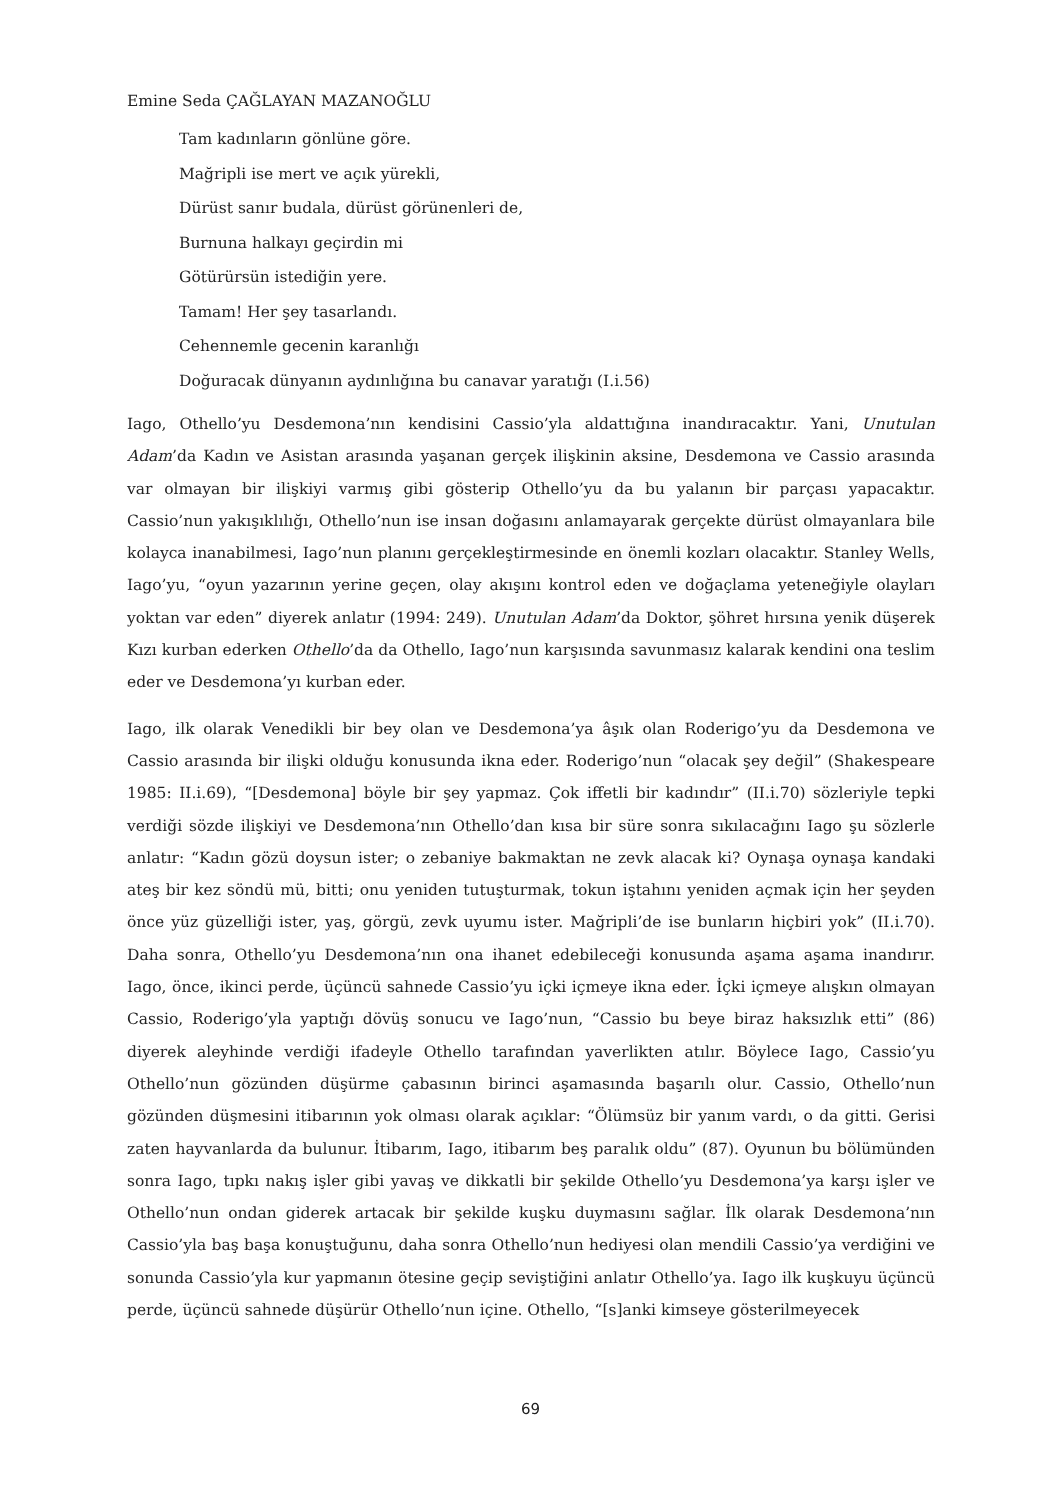Emine Seda ÇAĞLAYAN MAZANOĞLU
Tam kadınların gönlüne göre.
Mağripli ise mert ve açık yürekli,
Dürüst sanır budala, dürüst görünenleri de,
Burnuna halkayı geçirdin mi
Götürürsün istediğin yere.
Tamam! Her şey tasarlandı.
Cehennemle gecenin karanlığı
Doğuracak dünyanın aydınlığına bu canavar yaratığı (I.i.56)
Iago, Othello’yu Desdemona’nın kendisini Cassio’yla aldattığına inandıracaktır. Yani, Unutulan Adam’da Kadın ve Asistan arasında yaşanan gerçek ilişkinin aksine, Desdemona ve Cassio arasında var olmayan bir ilişkiyi varmış gibi gösterip Othello’yu da bu yalanın bir parçası yapacaktır. Cassio’nun yakışıklılığı, Othello’nun ise insan doğasını anlamayarak gerçekte dürüst olmayanlara bile kolayca inanabilmesi, Iago’nun planını gerçekleştirmesinde en önemli kozları olacaktır. Stanley Wells, Iago’yu, “oyun yazarının yerine geçen, olay akışını kontrol eden ve doğaçlama yeteneğiyle olayları yoktan var eden” diyerek anlatır (1994: 249). Unutulan Adam’da Doktor, şöhret hırsına yenik düşerek Kızı kurban ederken Othello’da da Othello, Iago’nun karşısında savunmasız kalarak kendini ona teslim eder ve Desdemona’yı kurban eder.
Iago, ilk olarak Venedikli bir bey olan ve Desdemona’ya âşık olan Roderigo’yu da Desdemona ve Cassio arasında bir ilişki olduğu konusunda ikna eder. Roderigo’nun “olacak şey değil” (Shakespeare 1985: II.i.69), “[Desdemona] böyle bir şey yapmaz. Çok iffetli bir kadındır” (II.i.70) sözleriyle tepki verdiği sözde ilişkiyi ve Desdemona’nın Othello’dan kısa bir süre sonra sıkılacağını Iago şu sözlerle anlatır: “Kadın gözü doysun ister; o zebaniye bakmaktan ne zevk alacak ki? Oynaşa oynaşa kandaki ateş bir kez söndü mü, bitti; onu yeniden tutuşturmak, tokun iştahını yeniden açmak için her şeyden önce yüz güzelliği ister, yaş, görgü, zevk uyumu ister. Mağripli’de ise bunların hiçbiri yok” (II.i.70). Daha sonra, Othello’yu Desdemona’nın ona ihanet edebileceği konusunda aşama aşama inandırır. Iago, önce, ikinci perde, üçüncü sahnede Cassio’yu içki içmeye ikna eder. İçki içmeye alışkın olmayan Cassio, Roderigo’yla yaptığı dövüş sonucu ve Iago’nun, “Cassio bu beye biraz haksızlık etti” (86) diyerek aleyhinde verdiği ifadeyle Othello tarafından yaverlikten atılır. Böylece Iago, Cassio’yu Othello’nun gözünden düşürme çabasının birinci aşamasında başarılı olur. Cassio, Othello’nun gözünden düşmesini itibarının yok olması olarak açıklar: “Ölümsüz bir yanım vardı, o da gitti. Gerisi zaten hayvanlarda da bulunur. İtibarım, Iago, itibarım beş paralık oldu” (87). Oyunun bu bölümünden sonra Iago, tıpkı nakış işler gibi yavaş ve dikkatli bir şekilde Othello’yu Desdemona’ya karşı işler ve Othello’nun ondan giderek artacak bir şekilde kuşku duymasını sağlar. İlk olarak Desdemona’nın Cassio’yla baş başa konuştuğunu, daha sonra Othello’nun hediyesi olan mendili Cassio’ya verdiğini ve sonunda Cassio’yla kur yapmanın ötesine geçip seviştiğini anlatır Othello’ya. Iago ilk kuşkuyu üçüncü perde, üçüncü sahnede düşürür Othello’nun içine. Othello, “[s]anki kimseye gösterilmeyecek
69